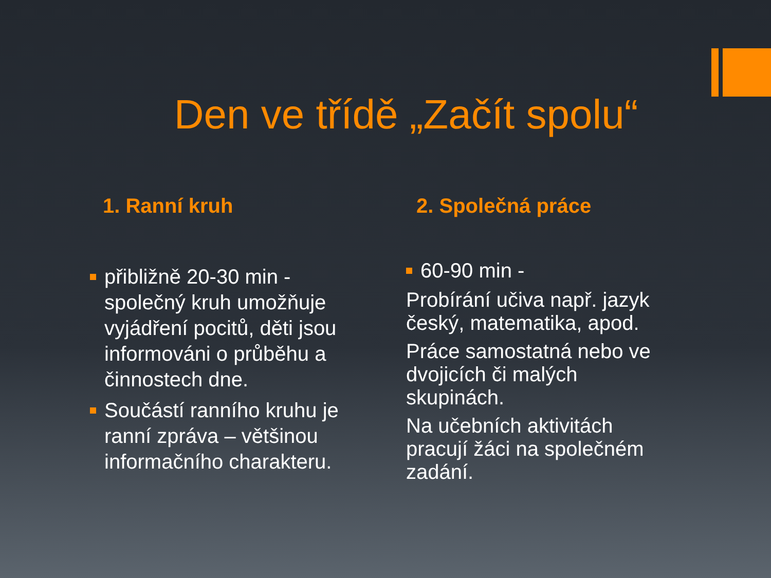Den ve třídě „Začít spolu“
1. Ranní kruh
přibližně 20-30 min - společný kruh umožňuje vyjádření pocitů, děti jsou informováni o průběhu a činnostech dne.
Součástí ranního kruhu je ranní zpráva – většinou informačního charakteru.
2. Společná práce
60-90 min -
Probírání učiva např. jazyk český, matematika, apod.
Práce samostatná nebo ve dvojicích či malých skupinách.
Na učebních aktivitách pracují žáci na společném zadání.